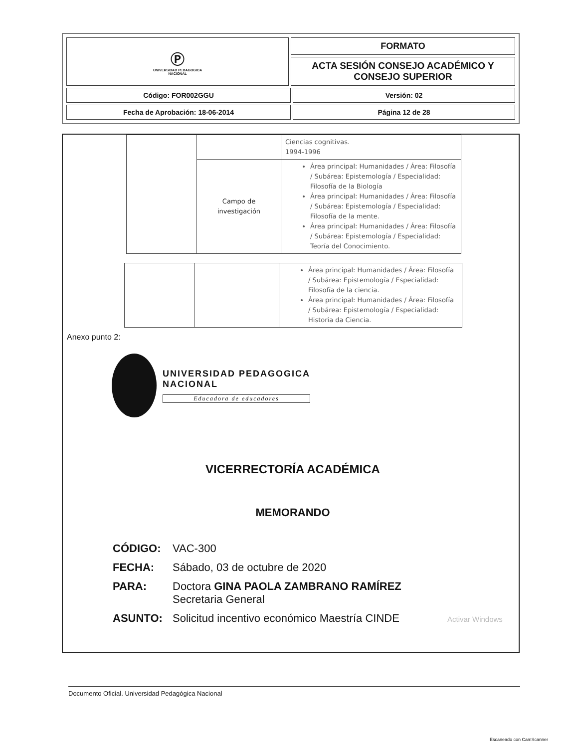| Ⓟ UNIVERSIDAD PEDAGOGICA NACIONAL | FORMATO | |
| | ACTA SESIÓN CONSEJO ACADÉMICO Y CONSEJO SUPERIOR | |
| Código: FOR002GGU | | Versión: 02 |
| Fecha de Aprobación: 18-06-2014 | | Página 12 de 28 |
| | | Ciencias cognitivas. 1994-1996 |
| | Campo de investigación | Área principal: Humanidades / Área: Filosofía / Subárea: Epistemología / Especialidad: Filosofía de la Biología Área principal: Humanidades / Área: Filosofía / Subárea: Epistemología / Especialidad: Filosofía de la mente. Área principal: Humanidades / Área: Filosofía / Subárea: Epistemología / Especialidad: Teoría del Conocimiento. |
| | | Área principal: Humanidades / Área: Filosofía / Subárea: Epistemología / Especialidad: Filosofía de la ciencia. Área principal: Humanidades / Área: Filosofía / Subárea: Epistemología / Especialidad: Historia da Ciencia. |
Anexo punto 2:
UNIVERSIDAD PEDAGOGICA
NACIONAL
Educadora de educadores
VICERRECTORÍA ACADÉMICA
MEMORANDO
| CÓDIGO: | VAC-300 |
| FECHA: | Sábado, 03 de octubre de 2020 |
| PARA: | Doctora GINA PAOLA ZAMBRANO RAMÍREZ Secretaria General |
| ASUNTO: | Solicitud incentivo económico Maestría CINDE Activar Windows |
Documento Oficial. Universidad Pedagógica Nacional
Escaneado con CamScanner